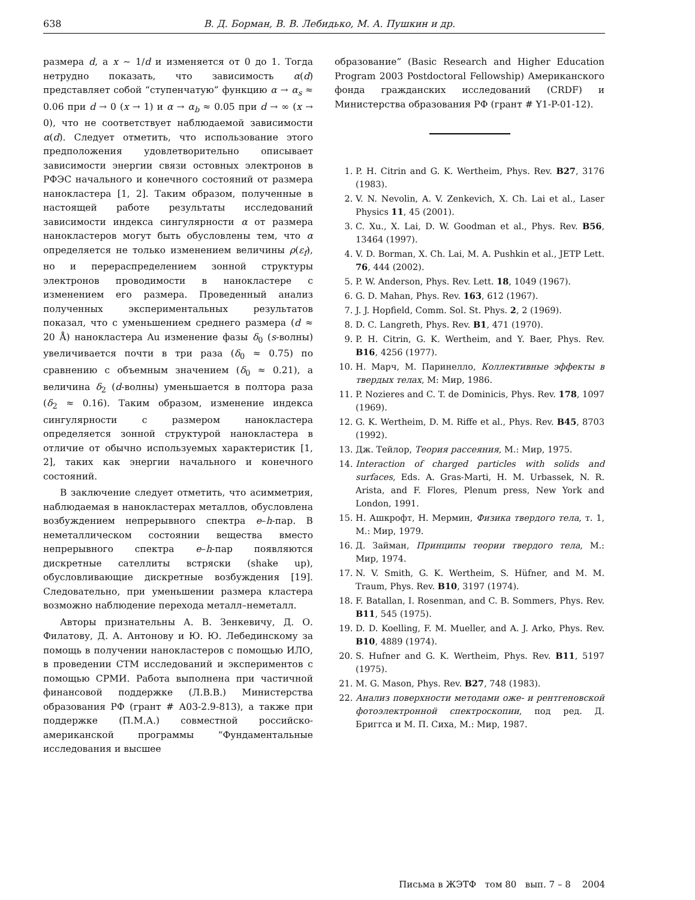638 В. Д. Борман, В. В. Лебидько, М. А. Пушкин и др.
размера d, а x ∼ 1/d и изменяется от 0 до 1. Тогда нетрудно показать, что зависимость α(d) представляет собой “ступенчатую” функцию α → α<sub>s</sub> ≈ 0.06 при d → 0 (x → 1) и α → α<sub>b</sub> ≈ 0.05 при d → ∞ (x → 0), что не соответствует наблюдаемой зависимости α(d). Следует отметить, что использование этого предположения удовлетворительно описывает зависимости энергии связи остовных электронов в РФЭС начального и конечного состояний от размера нанокластера [1, 2]. Таким образом, полученные в настоящей работе результаты исследований зависимости индекса сингулярности α от размера нанокластеров могут быть обусловлены тем, что α определяется не только изменением величины ρ(ε<sub>f</sub>), но и перераспределением зонной структуры электронов проводимости в нанокластере с изменением его размера. Проведенный анализ полученных экспериментальных результатов показал, что с уменьшением среднего размера (d ≈ 20 Å) нанокластера Au изменение фазы δ<sub>0</sub> (s-волны) увеличивается почти в три раза (δ<sub>0</sub> ≈ 0.75) по сравнению с объемным значением (δ<sub>0</sub> ≈ 0.21), а величина δ<sub>2</sub> (d-волны) уменьшается в полтора раза (δ<sub>2</sub> ≈ 0.16). Таким образом, изменение индекса сингулярности с размером нанокластера определяется зонной структурой нанокластера в отличие от обычно используемых характеристик [1, 2], таких как энергии начального и конечного состояний.
В заключение следует отметить, что асимметрия, наблюдаемая в нанокластерах металлов, обусловлена возбуждением непрерывного спектра e–h-пар. В неметаллическом состоянии вещества вместо непрерывного спектра e–h-пар появляются дискретные сателлиты встряски (shake up), обусловливающие дискретные возбуждения [19]. Следовательно, при уменьшении размера кластера возможно наблюдение перехода металл–неметалл.
Авторы признательны А. В. Зенкевичу, Д. О. Филатову, Д. А. Антонову и Ю. Ю. Лебединскому за помощь в получении нанокластеров с помощью ИЛО, в проведении СТМ исследований и экспериментов с помощью СРМИ. Работа выполнена при частичной финансовой поддержке (Л.В.В.) Министерства образования РФ (грант # А03-2.9-813), а также при поддержке (П.М.А.) совместной российско-американской программы “Фундаментальные исследования и высшее
образование” (Basic Research and Higher Education Program 2003 Postdoctoral Fellowship) Американского фонда гражданских исследований (CRDF) и Министерства образования РФ (грант # Y1-P-01-12).
1. P. H. Citrin and G. K. Wertheim, Phys. Rev. B27, 3176 (1983).
2. V. N. Nevolin, A. V. Zenkevich, X. Ch. Lai et al., Laser Physics 11, 45 (2001).
3. C. Xu., X. Lai, D. W. Goodman et al., Phys. Rev. B56, 13464 (1997).
4. V. D. Borman, X. Ch. Lai, M. A. Pushkin et al., JETP Lett. 76, 444 (2002).
5. P. W. Anderson, Phys. Rev. Lett. 18, 1049 (1967).
6. G. D. Mahan, Phys. Rev. 163, 612 (1967).
7. J. J. Hopfield, Comm. Sol. St. Phys. 2, 2 (1969).
8. D. C. Langreth, Phys. Rev. B1, 471 (1970).
9. P. H. Citrin, G. K. Wertheim, and Y. Baer, Phys. Rev. B16, 4256 (1977).
10. Н. Марч, М. Паринелло, Коллективные эффекты в твердых телах, М: Мир, 1986.
11. P. Nozieres and C. T. de Dominicis, Phys. Rev. 178, 1097 (1969).
12. G. K. Wertheim, D. M. Riffe et al., Phys. Rev. B45, 8703 (1992).
13. Дж. Тейлор, Теория рассеяния, М.: Мир, 1975.
14. Interaction of charged particles with solids and surfaces, Eds. A. Gras-Marti, H. M. Urbassek, N. R. Arista, and F. Flores, Plenum press, New York and London, 1991.
15. Н. Ашкрофт, Н. Мермин, Физика твердого тела, т. 1, М.: Мир, 1979.
16. Д. Займан, Принципы теории твердого тела, М.: Мир, 1974.
17. N. V. Smith, G. K. Wertheim, S. Hüfner, and M. M. Traum, Phys. Rev. B10, 3197 (1974).
18. F. Batallan, I. Rosenman, and C. B. Sommers, Phys. Rev. B11, 545 (1975).
19. D. D. Koelling, F. M. Mueller, and A. J. Arko, Phys. Rev. B10, 4889 (1974).
20. S. Hufner and G. K. Wertheim, Phys. Rev. B11, 5197 (1975).
21. M. G. Mason, Phys. Rev. B27, 748 (1983).
22. Анализ поверхности методами оже- и рентгеновской фотоэлектронной спектроскопии, под ред. Д. Бриггса и М. П. Сиха, М.: Мир, 1987.
Письма в ЖЭТФ том 80 вып. 7 – 8 2004